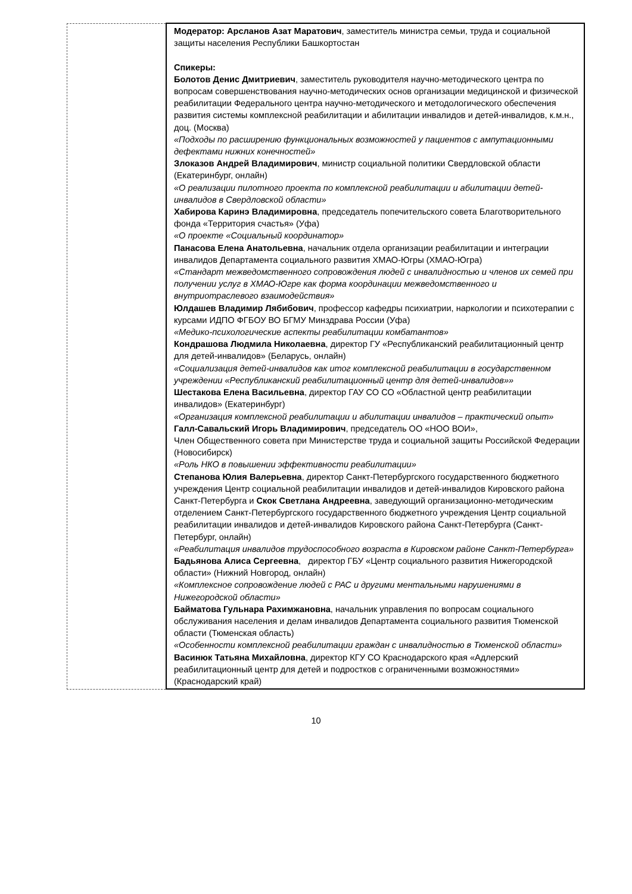| | Модератор: Арсланов Азат Маратович , заместитель министра семьи, труда и социальной защиты населения Республики Башкортостан Спикеры: Болотов Денис Дмитриевич , заместитель руководителя научно-методического центра по вопросам совершенствования научно-методических основ организации медицинской и физической реабилитации Федерального центра научно-методического и методологического обеспечения развития системы комплексной реабилитации и абилитации инвалидов и детей-инвалидов, к.м.н., доц. (Москва) «Подходы по расширению функциональных возможностей у пациентов с ампутационными дефектами нижних конечностей» Злоказов Андрей Владимирович , министр социальной политики Свердловской области (Екатеринбург, онлайн) «О реализации пилотного проекта по комплексной реабилитации и абилитации детей-инвалидов в Свердловской области» Хабирова Каринэ Владимировна , председатель попечительского совета Благотворительного фонда «Территория счастья» (Уфа) «О проекте «Социальный координатор» Панасова Елена Анатольевна , начальник отдела организации реабилитации и интеграции инвалидов Департамента социального развития ХМАО-Югры (ХМАО-Югра) «Стандарт межведомственного сопровождения людей с инвалидностью и членов их семей при получении услуг в ХМАО-Югре как форма координации межведомственного и внутриотраслевого взаимодействия» Юлдашев Владимир Лябибович , профессор кафедры психиатрии, наркологии и психотерапии с курсами ИДПО ФГБОУ ВО БГМУ Минздрава России (Уфа) «Медико-психологические аспекты реабилитации комбатантов» Кондрашова Людмила Николаевна , директор ГУ «Республиканский реабилитационный центр для детей-инвалидов» (Беларусь, онлайн) «Социализация детей-инвалидов как итог комплексной реабилитации в государственном учреждении «Республиканский реабилитационный центр для детей-инвалидов»» Шестакова Елена Васильевна , директор ГАУ СО СО «Областной центр реабилитации инвалидов» (Екатеринбург) «Организация комплексной реабилитации и абилитации инвалидов – практический опыт» Галл-Савальский Игорь Владимирович , председатель ОО «НОО ВОИ», Член Общественного совета при Министерстве труда и социальной защиты Российской Федерации (Новосибирск) «Роль НКО в повышении эффективности реабилитации» Степанова Юлия Валерьевна , директор Санкт-Петербургского государственного бюджетного учреждения Центр социальной реабилитации инвалидов и детей-инвалидов Кировского района Санкт-Петербурга и Скок Светлана Андреевна , заведующий организационно-методическим отделением Санкт-Петербургского государственного бюджетного учреждения Центр социальной реабилитации инвалидов и детей-инвалидов Кировского района Санкт-Петербурга (Санкт-Петербург, онлайн) «Реабилитация инвалидов трудоспособного возраста в Кировском районе Санкт-Петербурга» Бадьянова Алиса Сергеевна , директор ГБУ «Центр социального развития Нижегородской области» (Нижний Новгород, онлайн) «Комплексное сопровождение людей с РАС и другими ментальными нарушениями в Нижегородской области» Байматова Гульнара Рахимжановна , начальник управления по вопросам социального обслуживания населения и делам инвалидов Департамента социального развития Тюменской области (Тюменская область) «Особенности комплексной реабилитации граждан с инвалидностью в Тюменской области» Васинюк Татьяна Михайловна , директор КГУ СО Краснодарского края «Адлерский реабилитационный центр для детей и подростков с ограниченными возможностями» (Краснодарский край) |
10